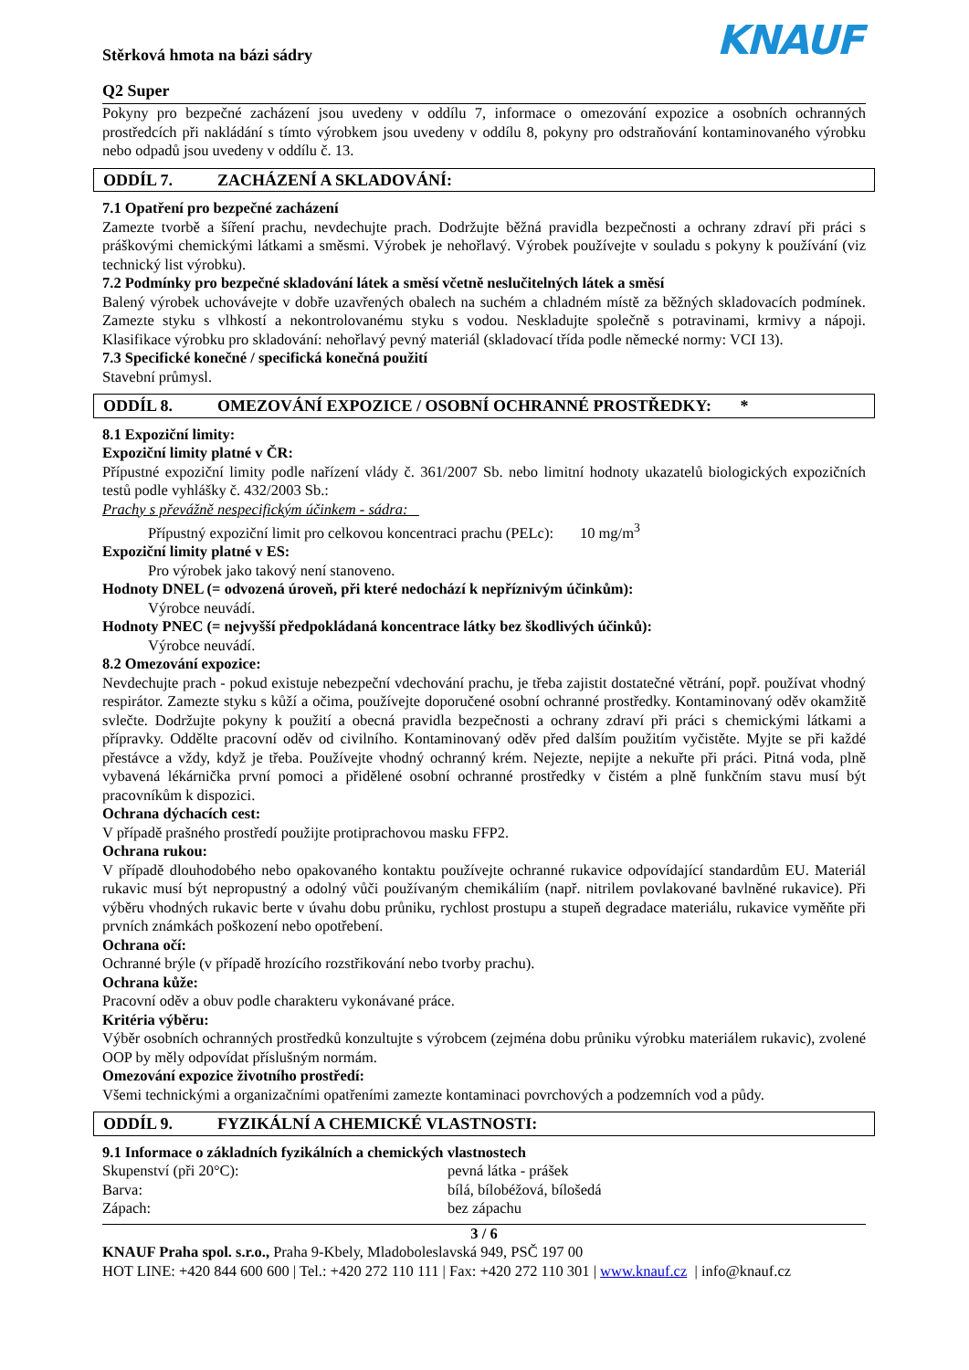Stěrková hmota na bázi sádry
Q2 Super
KNAUF
Pokyny pro bezpečné zacházení jsou uvedeny v oddílu 7, informace o omezování expozice a osobních ochranných prostředcích při nakládání s tímto výrobkem jsou uvedeny v oddílu 8, pokyny pro odstraňování kontaminovaného výrobku nebo odpadů jsou uvedeny v oddílu č. 13.
ODDÍL 7. ZACHÁZENÍ A SKLADOVÁNÍ:
7.1 Opatření pro bezpečné zacházení
Zamezte tvorbě a šíření prachu, nevdechujte prach. Dodržujte běžná pravidla bezpečnosti a ochrany zdraví při práci s práškovými chemickými látkami a směsmi. Výrobek je nehořlavý. Výrobek používejte v souladu s pokyny k používání (viz technický list výrobku).
7.2 Podmínky pro bezpečné skladování látek a směsí včetně neslučitelných látek a směsí
Balený výrobek uchovávejte v dobře uzavřených obalech na suchém a chladném místě za běžných skladovacích podmínek. Zamezte styku s vlhkostí a nekontrolovanému styku s vodou. Neskladujte společně s potravinami, krmivy a nápoji. Klasifikace výrobku pro skladování: nehořlavý pevný materiál (skladovací třída podle německé normy: VCI 13).
7.3 Specifické konečné / specifická konečná použití
Stavební průmysl.
ODDÍL 8. OMEZOVÁNÍ EXPOZICE / OSOBNÍ OCHRANNÉ PROSTŘEDKY: *
8.1 Expoziční limity:
Expoziční limity platné v ČR:
Přípustné expoziční limity podle nařízení vlády č. 361/2007 Sb. nebo limitní hodnoty ukazatelů biologických expozičních testů podle vyhlášky č. 432/2003 Sb.:
Prachy s převážně nespecifickým účinkem - sádra:
Přípustný expoziční limit pro celkovou koncentraci prachu (PELc): 10 mg/m<sup>3</sup>
Expoziční limity platné v ES:
Pro výrobek jako takový není stanoveno.
Hodnoty DNEL (= odvozená úroveň, při které nedochází k nepříznivým účinkům):
Výrobce neuvádí.
Hodnoty PNEC (= nejvyšší předpokládaná koncentrace látky bez škodlivých účinků):
Výrobce neuvádí.
8.2 Omezování expozice:
Nevdechujte prach - pokud existuje nebezpeční vdechování prachu, je třeba zajistit dostatečné větrání, popř. používat vhodný respirátor. Zamezte styku s kůží a očima, používejte doporučené osobní ochranné prostředky. Kontaminovaný oděv okamžitě svlečte. Dodržujte pokyny k použití a obecná pravidla bezpečnosti a ochrany zdraví při práci s chemickými látkami a přípravky. Oddělte pracovní oděv od civilního. Kontaminovaný oděv před dalším použitím vyčistěte. Myjte se při každé přestávce a vždy, když je třeba. Používejte vhodný ochranný krém. Nejezte, nepijte a nekuřte při práci. Pitná voda, plně vybavená lékárnička první pomoci a přidělené osobní ochranné prostředky v čistém a plně funkčním stavu musí být pracovníkům k dispozici.
Ochrana dýchacích cest:
V případě prašného prostředí použijte protiprachovou masku FFP2.
Ochrana rukou:
V případě dlouhodobého nebo opakovaného kontaktu používejte ochranné rukavice odpovídající standardům EU. Materiál rukavic musí být nepropustný a odolný vůči používaným chemikáliím (např. nitrilem povlakované bavlněné rukavice). Při výběru vhodných rukavic berte v úvahu dobu průniku, rychlost prostupu a stupeň degradace materiálu, rukavice vyměňte při prvních známkách poškození nebo opotřebení.
Ochrana očí:
Ochranné brýle (v případě hrozícího rozstřikování nebo tvorby prachu).
Ochrana kůže:
Pracovní oděv a obuv podle charakteru vykonávané práce.
Kritéria výběru:
Výběr osobních ochranných prostředků konzultujte s výrobcem (zejména dobu průniku výrobku materiálem rukavic), zvolené OOP by měly odpovídat příslušným normám.
Omezování expozice životního prostředí:
Všemi technickými a organizačními opatřeními zamezte kontaminaci povrchových a podzemních vod a půdy.
ODDÍL 9. FYZIKÁLNÍ A CHEMICKÉ VLASTNOSTI:
9.1 Informace o základních fyzikálních a chemických vlastnostech
Skupenství (při 20°C): pevná látka - prášek
Barva: bílá, bílobéžová, bílošedá
Zápach: bez zápachu
3 / 6
KNAUF Praha spol. s.r.o., Praha 9-Kbely, Mladoboleslavská 949, PSČ 197 00
HOT LINE: +420 844 600 600 | Tel.: +420 272 110 111 | Fax: +420 272 110 301 | www.knauf.cz | info@knauf.cz